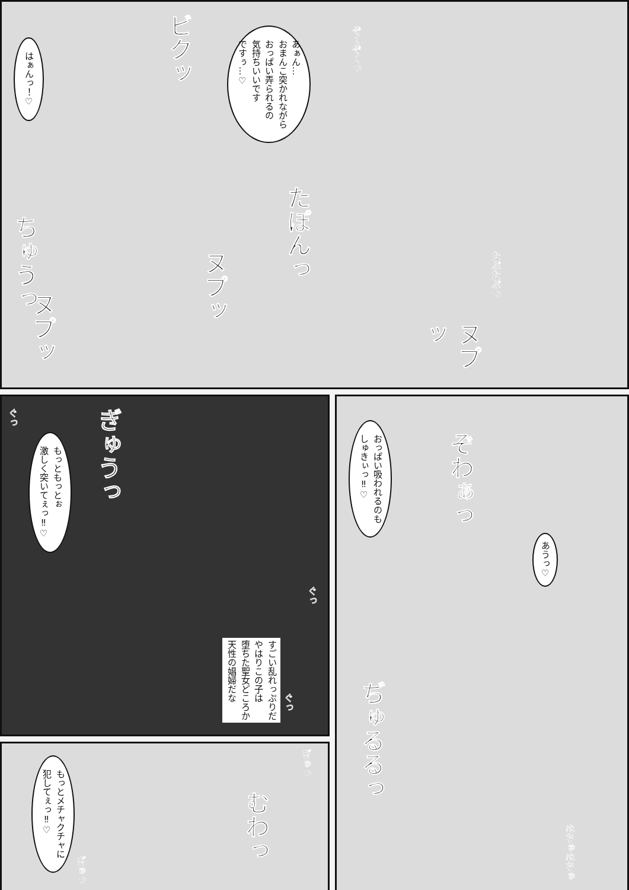はぁんっ！♡
ビクッ
あぁん…
おまんこ突かれながら
おっぱい弄られるの
気持ちいいです
ですぅ…♡
ぞくぞくっ
ちゅうっ
たぽんっ
ヌプッ
ヌプッ
たぷたぷっ
ヌプッ
もっともっとぉ
激しく突いてぇっ‼♡
ぎゅうっ
ぐっ
ぐっ
ぐっ
すごい乱れっぷりだ
やはりこの子は
堕ちた聖女どころか
天性の娼婦だな
もっとメチャクチャに
犯してぇっ‼♡
むわっ
ぎゅっ
ぎゅっ
おっぱい吸われるのも
しゅきぃっ‼♡
ぞわぁっ
あうっ♡
ぢゅるるっ
ぬちゅぬちゅ